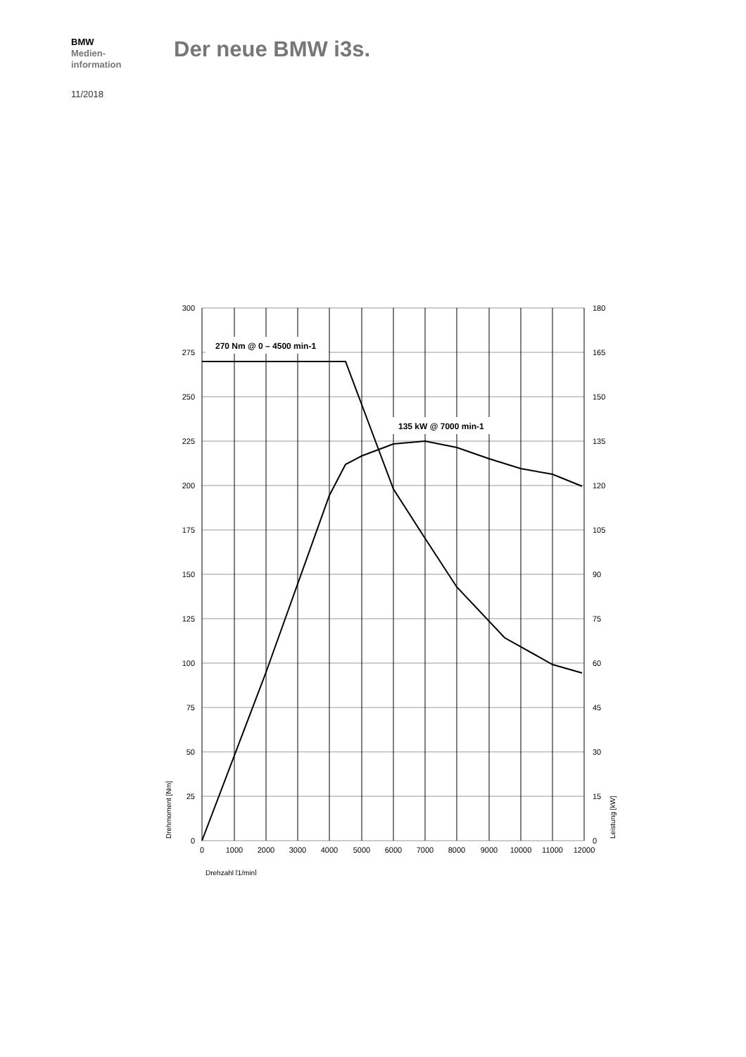BMW
Medien-
information
11/2018
Der neue BMW i3s.
270 Nm @ 0 – 4500 min-1
135 kW @ 7000 min-1
300
275
250
225
200
175
150
125
100
75
50
25
0
180
165
150
135
120
105
90
75
60
45
30
15
0
0
1000
2000
3000
4000
5000
6000
7000
8000
9000
10000
11000
12000
Drehzahl [1/min]
Drehmoment [Nm]
Leistung [kW]